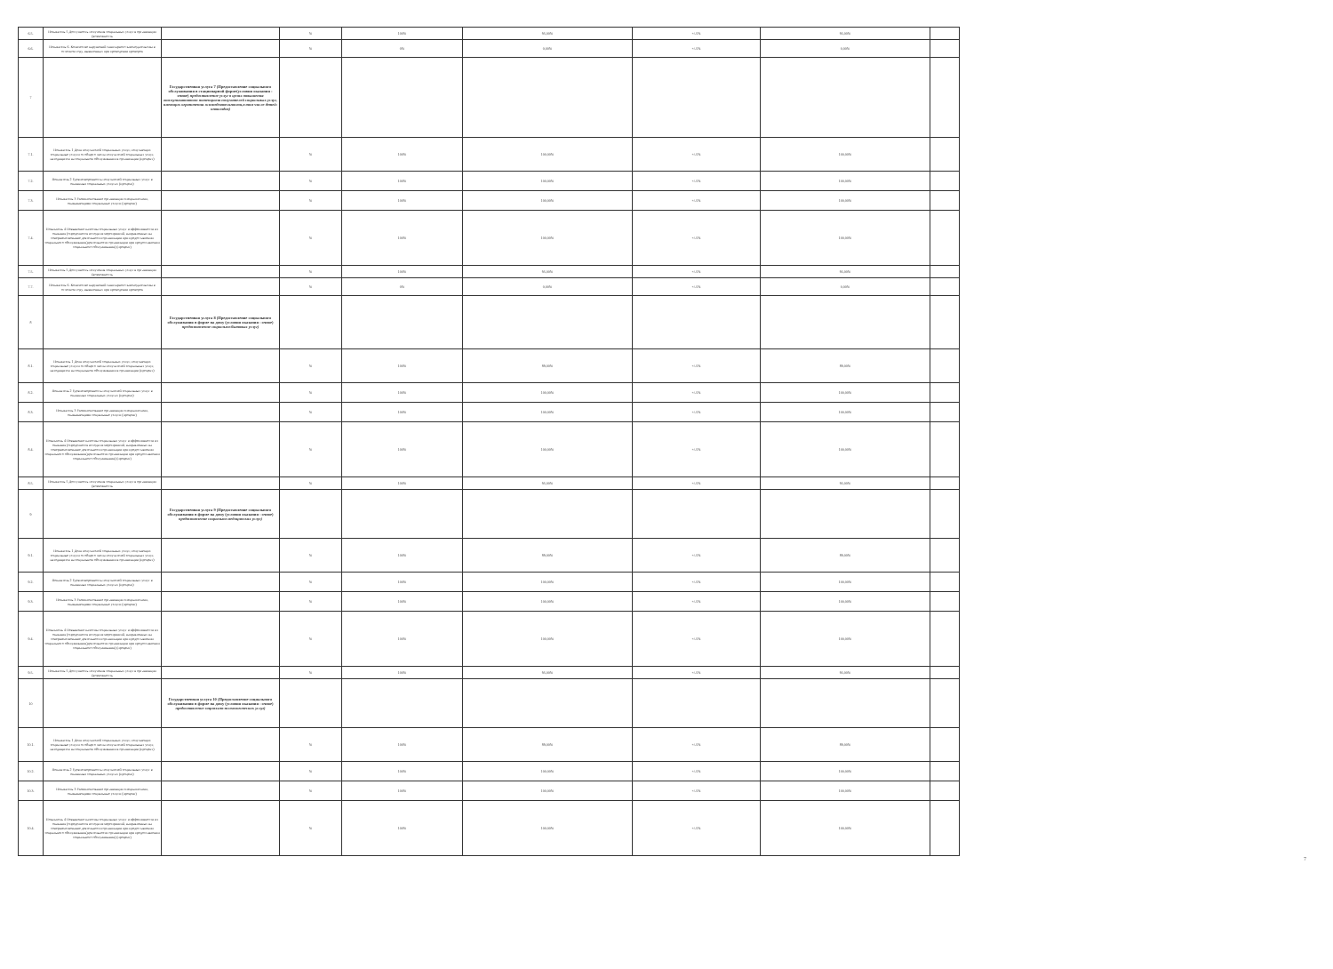| 6.5. | Показатель 5 Доступность получения социальных услуг в организации (возможность | | % | 100% | 95,00% | +/-5% | 95,00% | |
| 6.6. | Показатель 6. Количество нарушений санитарного законодательства в отчетном году, выявленных при проведении проверок | | % | 0% | 0,00% | +/-5% | 0,00% | |
| 7 | | Государственная услуга 7 (Предоставление социального обслуживания в стационарной форме(условия оказания - очное) предоставление услуг в целях повышения коммуникативного потенциала получателей социальных услуг, имеющих ограничения жизнедеятельности,в том числе детей-инвалидов) | | | | | | |
| 7.1. | Показатель 1 Доля получателей социальных услуг, получающих социальные услуги от общего числа получателей социальных услуг, находящихся на социальном обслуживании в организации (процент) | | % | 100% | 100,00% | +/-5% | 100,00% | |
| 7.2. | Показатель 2 Удовлетворенность получателей социальных услуг в оказанных социальных услугах (процент) | | % | 100% | 100,00% | +/-5% | 100,00% | |
| 7.3. | Показатель 3 Укомплектование организации специалистами, оказывающими социальные услуги (процент) | | % | 100% | 100,00% | +/-5% | 100,00% | |
| 7.4. | Показатель 4 Повышение качества социальных услуг и эффективности их оказания (определяется исходя из мероприятий, направленных на совершенствование деятельности организации при предоставлении социального обслуживания)деятельности организации при предоставлении социального обслуживания) (процент) | | % | 100% | 100,00% | +/-5% | 100,00% | |
| 7.5. | Показатель 5 Доступность получения социальных услуг в организации (возможность | | % | 100% | 95,00% | +/-5% | 95,00% | |
| 7.7. | Показатель 6. Количество нарушений санитарного законодательства в отчетном году, выявленных при проведении проверок | | % | 0% | 0,00% | +/-5% | 0,00% | |
| 8 | | Государственная услуга 8 (Предоставление социального обслуживания в форме на дому (условия оказания - очное) предоставление социально-бытовых услуг) | | | | | | |
| 8.1. | Показатель 1 Доля получателей социальных услуг, получающих социальные услуги от общего числа получателей социальных услуг, находящихся на социальном обслуживании в организации (процент) | | % | 100% | 89,00% | +/-5% | 89,00% | |
| 8.2. | Показатель 2 Удовлетворенность получателей социальных услуг в оказанных социальных услугах (процент) | | % | 100% | 100,00% | +/-5% | 100,00% | |
| 8.3. | Показатель 3 Укомплектование организации специалистами, оказывающими социальные услуги (процент) | | % | 100% | 100,00% | +/-5% | 100,00% | |
| 8.4. | Показатель 4 Повышение качества социальных услуг и эффективности их оказания (определяется исходя из мероприятий, направленных на совершенствование деятельности организации при предоставлении социального обслуживания)деятельности организации при предоставлении социального обслуживания) (процент) | | % | 100% | 100,00% | +/-5% | 100,00% | |
| 8.5. | Показатель 5 Доступность получения социальных услуг в организации (возможность | | % | 100% | 95,00% | +/-5% | 95,00% | |
| 9 | | Государственная услуга 9 (Предоставление социального обслуживания в форме на дому (условия оказания - очное) предоставление социально-медицинских услуг) | | | | | | |
| 9.1. | Показатель 1 Доля получателей социальных услуг, получающих социальные услуги от общего числа получателей социальных услуг, находящихся на социальном обслуживании в организации (процент) | | % | 100% | 89,00% | +/-5% | 89,00% | |
| 9.2. | Показатель 2 Удовлетворенность получателей социальных услуг в оказанных социальных услугах (процент) | | % | 100% | 100,00% | +/-5% | 100,00% | |
| 9.3. | Показатель 3 Укомплектование организации специалистами, оказывающими социальные услуги (процент) | | % | 100% | 100,00% | +/-5% | 100,00% | |
| 9.4. | Показатель 4 Повышение качества социальных услуг и эффективности их оказания (определяется исходя из мероприятий, направленных на совершенствование деятельности организации при предоставлении социального обслуживания)деятельности организации при предоставлении социального обслуживания) (процент) | | % | 100% | 100,00% | +/-5% | 100,00% | |
| 9.5. | Показатель 5 Доступность получения социальных услуг в организации (возможность | | % | 100% | 95,00% | +/-5% | 95,00% | |
| 10 | | Государственная услуга 10 (Предоставление социального обслуживания в форме на дому (условия оказания - очное) предоставление социально-психологических услуг) | | | | | | |
| 10.1. | Показатель 1 Доля получателей социальных услуг, получающих социальные услуги от общего числа получателей социальных услуг, находящихся на социальном обслуживании в организации (процент) | | % | 100% | 89,00% | +/-5% | 89,00% | |
| 10.2. | Показатель 2 Удовлетворенность получателей социальных услуг в оказанных социальных услугах (процент) | | % | 100% | 100,00% | +/-5% | 100,00% | |
| 10.3. | Показатель 3 Укомплектование организации специалистами, оказывающими социальные услуги (процент) | | % | 100% | 100,00% | +/-5% | 100,00% | |
| 10.4. | Показатель 4 Повышение качества социальных услуг и эффективности их оказания (определяется исходя из мероприятий, направленных на совершенствование деятельности организации при предоставлении социального обслуживания)деятельности организации при предоставлении социального обслуживания) (процент) | | % | 100% | 100,00% | +/-5% | 100,00% | |
7